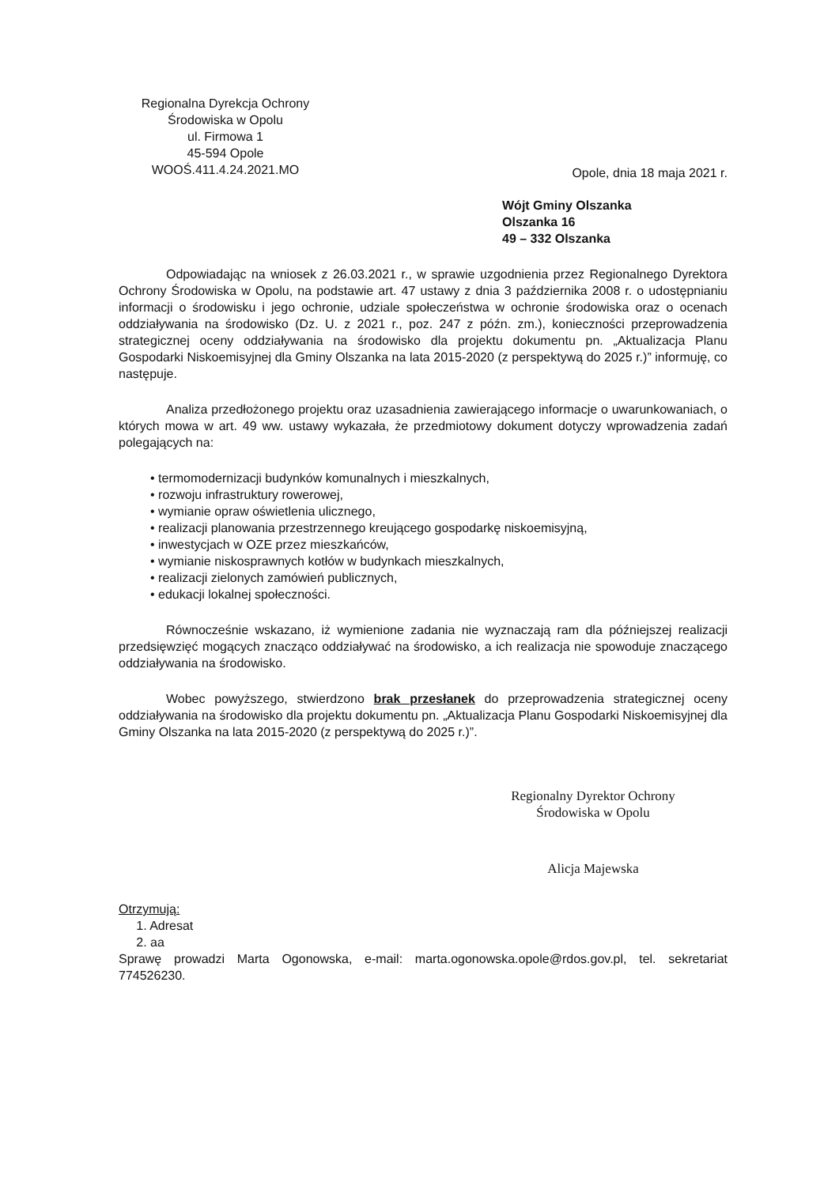Regionalna Dyrekcja Ochrony
Środowiska w Opolu
ul. Firmowa 1
45-594 Opole
WOOŚ.411.4.24.2021.MO
Opole, dnia 18 maja 2021 r.
Wójt Gminy Olszanka
Olszanka 16
49 – 332 Olszanka
Odpowiadając na wniosek z 26.03.2021 r., w sprawie uzgodnienia przez Regionalnego Dyrektora Ochrony Środowiska w Opolu, na podstawie art. 47 ustawy z dnia 3 października 2008 r. o udostępnianiu informacji o środowisku i jego ochronie, udziale społeczeństwa w ochronie środowiska oraz o ocenach oddziaływania na środowisko (Dz. U. z 2021 r., poz. 247 z późn. zm.), konieczności przeprowadzenia strategicznej oceny oddziaływania na środowisko dla projektu dokumentu pn. „Aktualizacja Planu Gospodarki Niskoemisyjnej dla Gminy Olszanka na lata 2015-2020 (z perspektywą do 2025 r.)” informuję, co następuje.
Analiza przedłożonego projektu oraz uzasadnienia zawierającego informacje o uwarunkowaniach, o których mowa w art. 49 ww. ustawy wykazała, że przedmiotowy dokument dotyczy wprowadzenia zadań polegających na:
• termomodernizacji budynków komunalnych i mieszkalnych,
• rozwoju infrastruktury rowerowej,
• wymianie opraw oświetlenia ulicznego,
• realizacji planowania przestrzennego kreującego gospodarkę niskoemisyjną,
• inwestycjach w OZE przez mieszkańców,
• wymianie niskosprawnych kotłów w budynkach mieszkalnych,
• realizacji zielonych zamówień publicznych,
• edukacji lokalnej społeczności.
Równocześnie wskazano, iż wymienione zadania nie wyznaczają ram dla późniejszej realizacji przedsięwzięć mogących znacząco oddziaływać na środowisko, a ich realizacja nie spowoduje znaczącego oddziaływania na środowisko.
Wobec powyższego, stwierdzono brak przesłanek do przeprowadzenia strategicznej oceny oddziaływania na środowisko dla projektu dokumentu pn. „Aktualizacja Planu Gospodarki Niskoemisyjnej dla Gminy Olszanka na lata 2015-2020 (z perspektywą do 2025 r.)”.
Regionalny Dyrektor Ochrony
Środowiska w Opolu
Alicja Majewska
Otrzymują:
1. Adresat
2. aa
Sprawę prowadzi Marta Ogonowska, e-mail: marta.ogonowska.opole@rdos.gov.pl, tel. sekretariat 774526230.